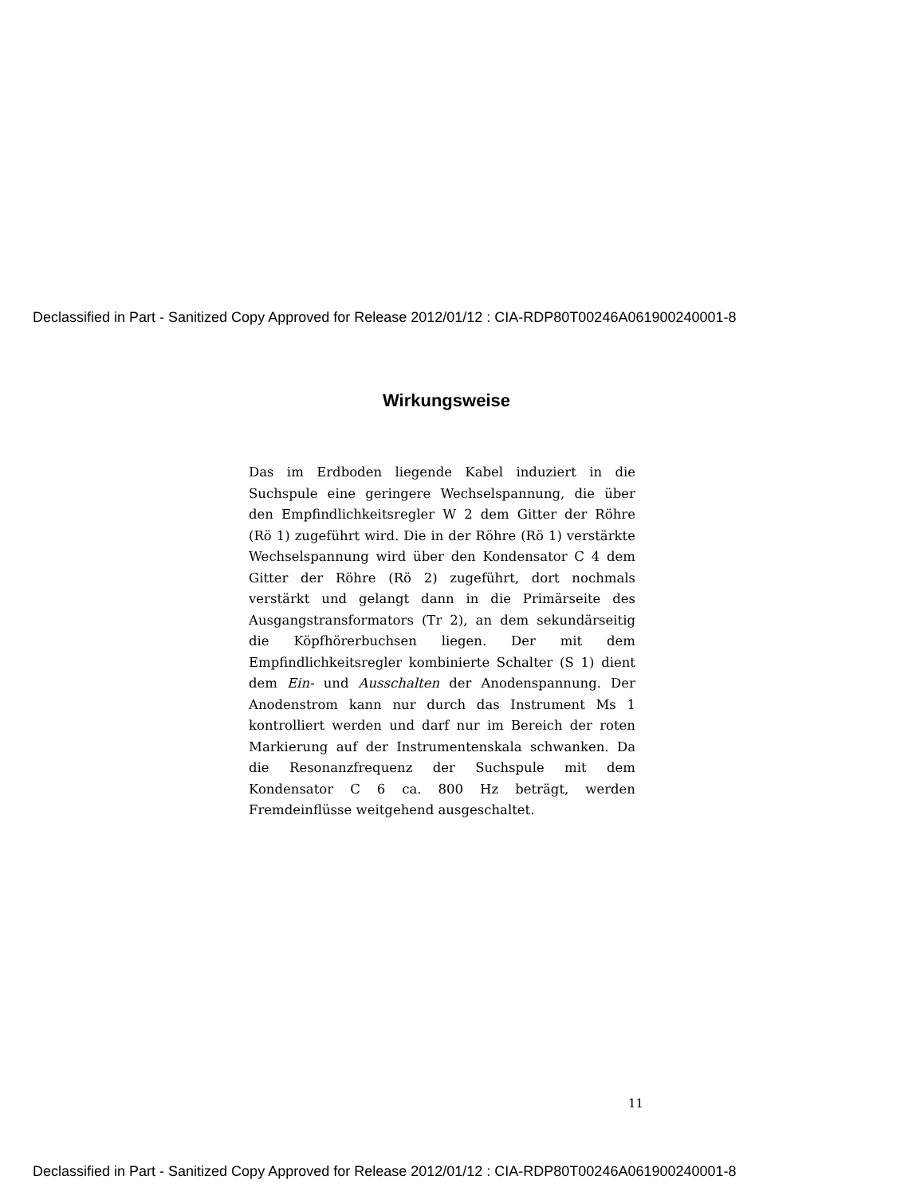Declassified in Part - Sanitized Copy Approved for Release 2012/01/12 : CIA-RDP80T00246A061900240001-8
Wirkungsweise
Das im Erdboden liegende Kabel induziert in die Suchspule eine geringere Wechselspannung, die über den Empfindlichkeitsregler W 2 dem Gitter der Röhre (Rö 1) zugeführt wird. Die in der Röhre (Rö 1) verstärkte Wechselspannung wird über den Kondensator C 4 dem Gitter der Röhre (Rö 2) zugeführt, dort nochmals verstärkt und gelangt dann in die Primärseite des Ausgangstransformators (Tr 2), an dem sekundärseitig die Köpfhörerbuchsen liegen. Der mit dem Empfindlichkeitsregler kombinierte Schalter (S 1) dient dem Ein- und Ausschalten der Anodenspannung. Der Anodenstrom kann nur durch das Instrument Ms 1 kontrolliert werden und darf nur im Bereich der roten Markierung auf der Instrumentenskala schwanken. Da die Resonanzfrequenz der Suchspule mit dem Kondensator C 6 ca. 800 Hz beträgt, werden Fremdeinflüsse weitgehend ausgeschaltet.
11
Declassified in Part - Sanitized Copy Approved for Release 2012/01/12 : CIA-RDP80T00246A061900240001-8